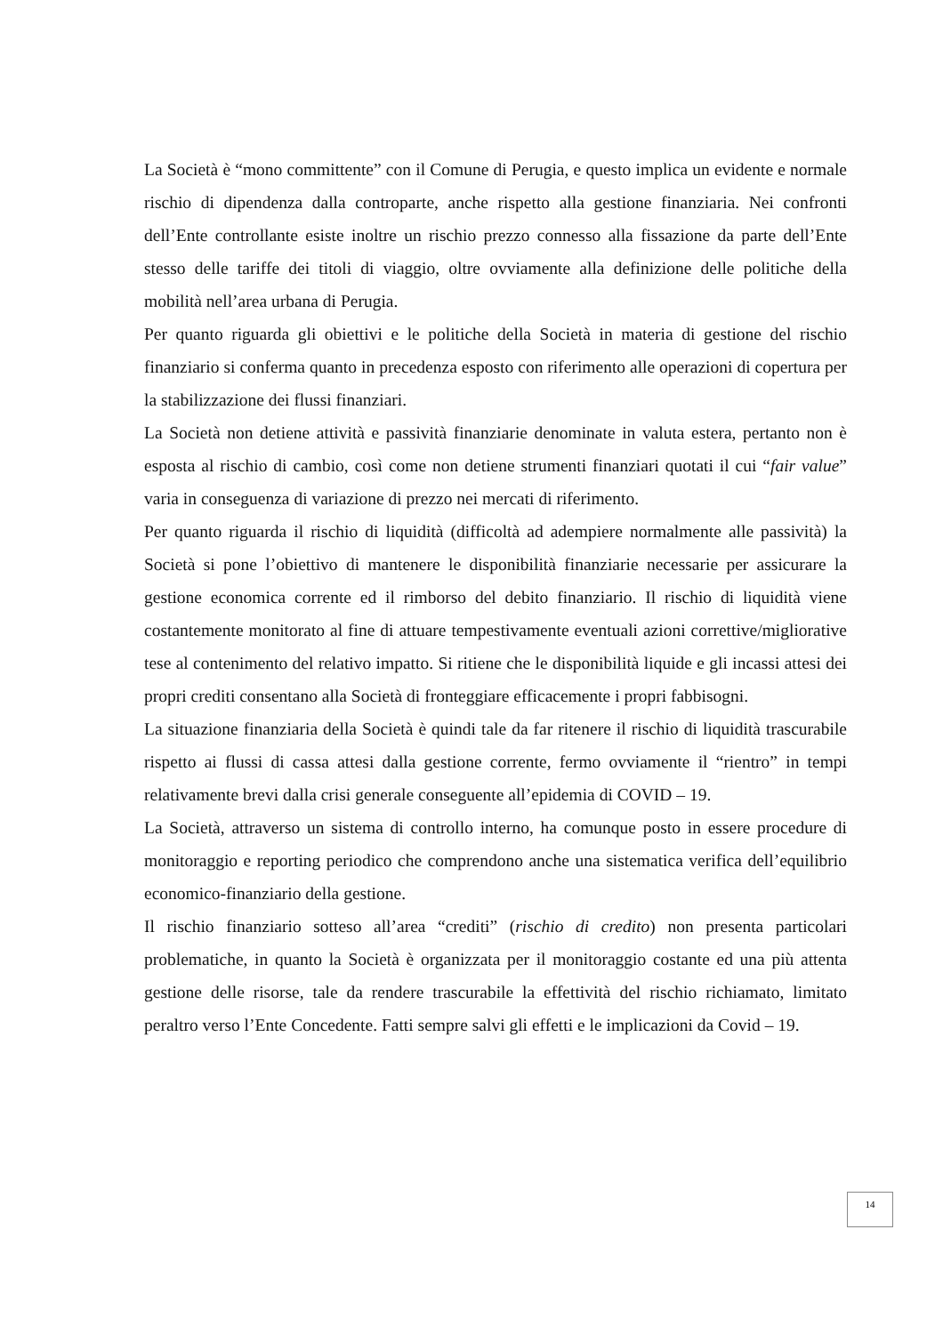La Società è “mono committente” con il Comune di Perugia, e questo implica un evidente e normale rischio di dipendenza dalla controparte, anche rispetto alla gestione finanziaria. Nei confronti dell’Ente controllante esiste inoltre un rischio prezzo connesso alla fissazione da parte dell’Ente stesso delle tariffe dei titoli di viaggio, oltre ovviamente alla definizione delle politiche della mobilità nell’area urbana di Perugia.
Per quanto riguarda gli obiettivi e le politiche della Società in materia di gestione del rischio finanziario si conferma quanto in precedenza esposto con riferimento alle operazioni di copertura per la stabilizzazione dei flussi finanziari.
La Società non detiene attività e passività finanziarie denominate in valuta estera, pertanto non è esposta al rischio di cambio, così come non detiene strumenti finanziari quotati il cui “fair value” varia in conseguenza di variazione di prezzo nei mercati di riferimento.
Per quanto riguarda il rischio di liquidità (difficoltà ad adempiere normalmente alle passività) la Società si pone l’obiettivo di mantenere le disponibilità finanziarie necessarie per assicurare la gestione economica corrente ed il rimborso del debito finanziario. Il rischio di liquidità viene costantemente monitorato al fine di attuare tempestivamente eventuali azioni correttive/migliorative tese al contenimento del relativo impatto. Si ritiene che le disponibilità liquide e gli incassi attesi dei propri crediti consentano alla Società di fronteggiare efficacemente i propri fabbisogni.
La situazione finanziaria della Società è quindi tale da far ritenere il rischio di liquidità trascurabile rispetto ai flussi di cassa attesi dalla gestione corrente, fermo ovviamente il “rientro” in tempi relativamente brevi dalla crisi generale conseguente all’epidemia di COVID – 19.
La Società, attraverso un sistema di controllo interno, ha comunque posto in essere procedure di monitoraggio e reporting periodico che comprendono anche una sistematica verifica dell’equilibrio economico-finanziario della gestione.
Il rischio finanziario sotteso all’area “crediti” (rischio di credito) non presenta particolari problematiche, in quanto la Società è organizzata per il monitoraggio costante ed una più attenta gestione delle risorse, tale da rendere trascurabile la effettività del rischio richiamato, limitato peraltro verso l’Ente Concedente. Fatti sempre salvi gli effetti e le implicazioni da Covid – 19.
14